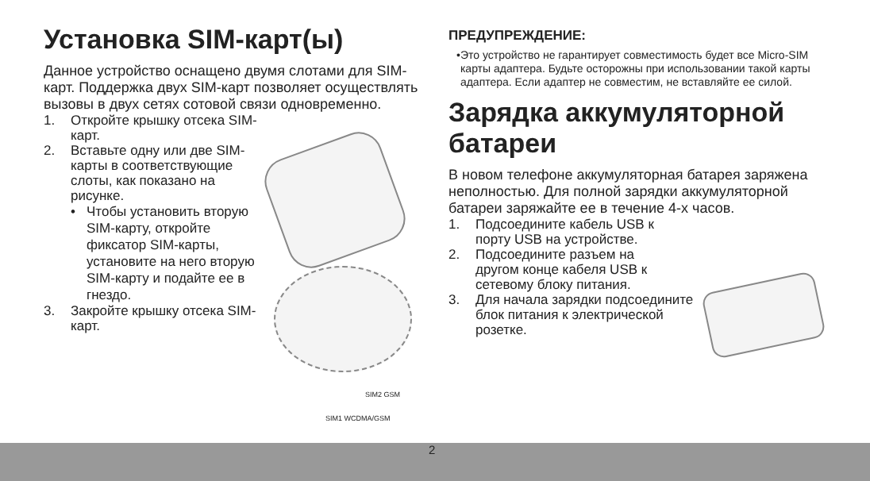Установка SIM-карт(ы)
Данное устройство оснащено двумя слотами для SIM-карт. Поддержка двух SIM-карт позволяет осуществлять вызовы в двух сетях сотовой связи одновременно.
1. Откройте крышку отсека SIM-карт.
2. Вставьте одну или две SIM-карты в соответствующие слоты, как показано на рисунке.
• Чтобы установить вторую SIM-карту, откройте фиксатор SIM-карты, установите на него вторую SIM-карту и подайте ее в гнездо.
3. Закройте крышку отсека SIM-карт.
SIM2 GSM
SIM1 WCDMA/GSM
ПРЕДУПРЕЖДЕНИЕ:
• Это устройство не гарантирует совместимость будет все Micro-SIM карты адаптера. Будьте осторожны при использовании такой карты адаптера. Если адаптер не совместим, не вставляйте ее силой.
Зарядка аккумуляторной батареи
В новом телефоне аккумуляторная батарея заряжена неполностью. Для полной зарядки аккумуляторной батареи заряжайте ее в течение 4-х часов.
1. Подсоедините кабель USB к порту USB на устройстве.
2. Подсоедините разъем на другом конце кабеля USB к сетевому блоку питания.
3. Для начала зарядки подсоедините блок питания к электрической розетке.
2